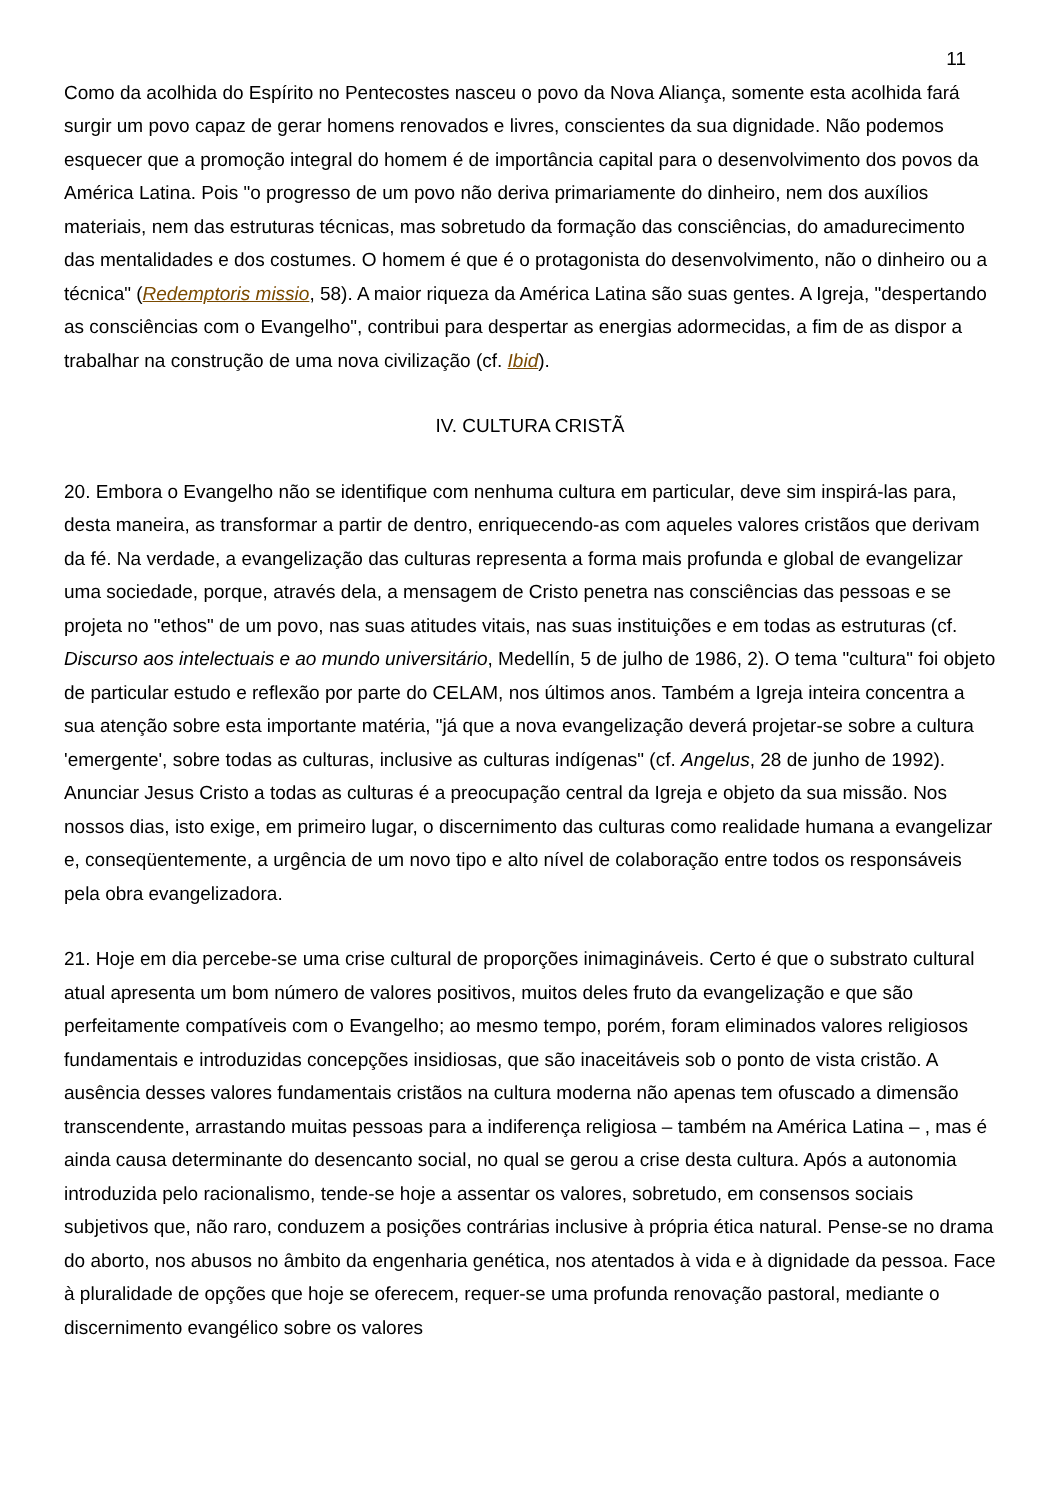11
Como da acolhida do Espírito no Pentecostes nasceu o povo da Nova Aliança, somente esta acolhida fará surgir um povo capaz de gerar homens renovados e livres, conscientes da sua dignidade. Não podemos esquecer que a promoção integral do homem é de importância capital para o desenvolvimento dos povos da América Latina. Pois "o progresso de um povo não deriva primariamente do dinheiro, nem dos auxílios materiais, nem das estruturas técnicas, mas sobretudo da formação das consciências, do amadurecimento das mentalidades e dos costumes. O homem é que é o protagonista do desenvolvimento, não o dinheiro ou a técnica" (Redemptoris missio, 58). A maior riqueza da América Latina são suas gentes. A Igreja, "despertando as consciências com o Evangelho", contribui para despertar as energias adormecidas, a fim de as dispor a trabalhar na construção de uma nova civilização (cf. Ibid).
IV. CULTURA CRISTÃ
20. Embora o Evangelho não se identifique com nenhuma cultura em particular, deve sim inspirá-las para, desta maneira, as transformar a partir de dentro, enriquecendo-as com aqueles valores cristãos que derivam da fé. Na verdade, a evangelização das culturas representa a forma mais profunda e global de evangelizar uma sociedade, porque, através dela, a mensagem de Cristo penetra nas consciências das pessoas e se projeta no "ethos" de um povo, nas suas atitudes vitais, nas suas instituições e em todas as estruturas (cf. Discurso aos intelectuais e ao mundo universitário, Medellín, 5 de julho de 1986, 2). O tema "cultura" foi objeto de particular estudo e reflexão por parte do CELAM, nos últimos anos. Também a Igreja inteira concentra a sua atenção sobre esta importante matéria, "já que a nova evangelização deverá projetar-se sobre a cultura 'emergente', sobre todas as culturas, inclusive as culturas indígenas" (cf. Angelus, 28 de junho de 1992). Anunciar Jesus Cristo a todas as culturas é a preocupação central da Igreja e objeto da sua missão. Nos nossos dias, isto exige, em primeiro lugar, o discernimento das culturas como realidade humana a evangelizar e, conseqüentemente, a urgência de um novo tipo e alto nível de colaboração entre todos os responsáveis pela obra evangelizadora.
21. Hoje em dia percebe-se uma crise cultural de proporções inimagináveis. Certo é que o substrato cultural atual apresenta um bom número de valores positivos, muitos deles fruto da evangelização e que são perfeitamente compatíveis com o Evangelho; ao mesmo tempo, porém, foram eliminados valores religiosos fundamentais e introduzidas concepções insidiosas, que são inaceitáveis sob o ponto de vista cristão. A ausência desses valores fundamentais cristãos na cultura moderna não apenas tem ofuscado a dimensão transcendente, arrastando muitas pessoas para a indiferença religiosa – também na América Latina – , mas é ainda causa determinante do desencanto social, no qual se gerou a crise desta cultura. Após a autonomia introduzida pelo racionalismo, tende-se hoje a assentar os valores, sobretudo, em consensos sociais subjetivos que, não raro, conduzem a posições contrárias inclusive à própria ética natural. Pense-se no drama do aborto, nos abusos no âmbito da engenharia genética, nos atentados à vida e à dignidade da pessoa. Face à pluralidade de opções que hoje se oferecem, requer-se uma profunda renovação pastoral, mediante o discernimento evangélico sobre os valores